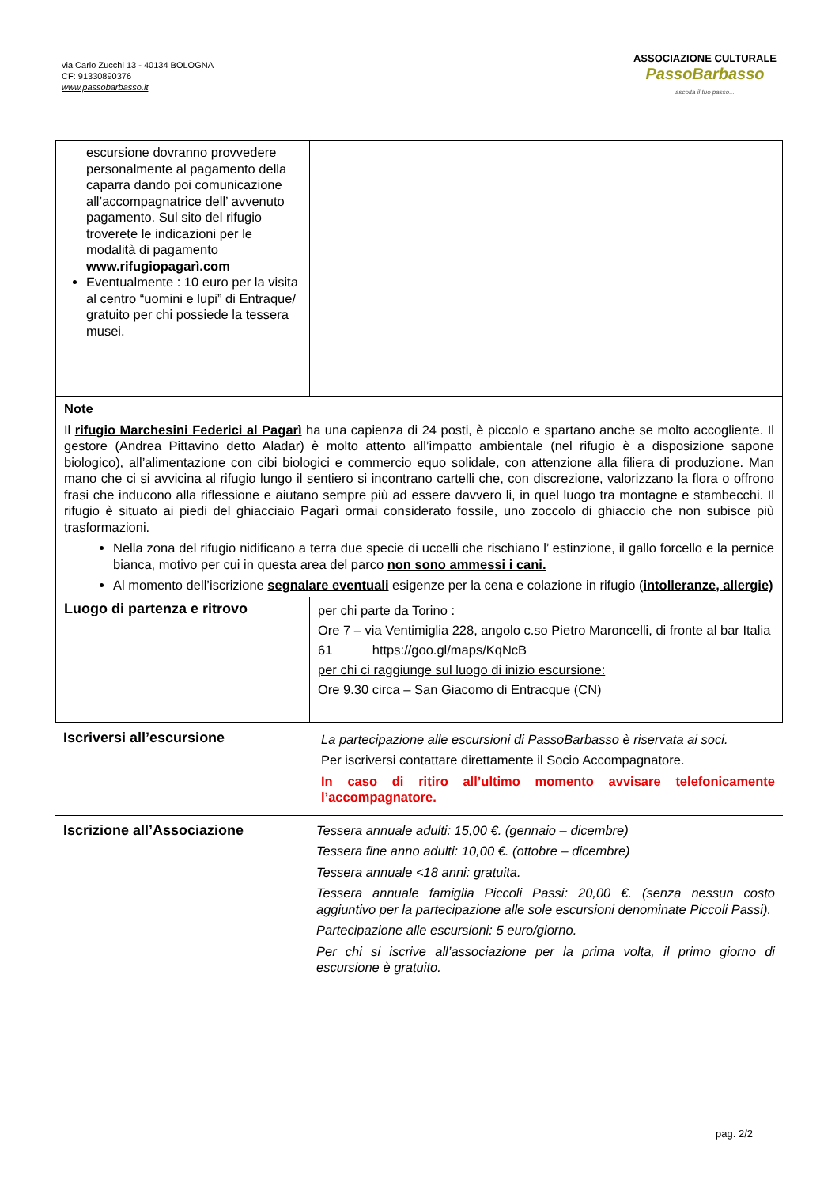via Carlo Zucchi 13 - 40134 BOLOGNA
CF: 91330890376
www.passobarbasso.it
ASSOCIAZIONE CULTURALE
PassoBarbasso
ascolta il tuo passo...
| escursione dovranno provvedere personalmente al pagamento della caparra dando poi comunicazione all’accompagnatrice dell’ avvenuto pagamento. Sul sito del rifugio troverete le indicazioni per le modalità di pagamento www.rifugiopagarì.com Eventualmente : 10 euro per la visita al centro “uomini e lupi” di Entraque/ gratuito per chi possiede la tessera musei. | |
| Note Il rifugio Marchesini Federici al Pagarì ha una capienza di 24 posti, è piccolo e spartano anche se molto accogliente. Il gestore (Andrea Pittavino detto Aladar) è molto attento all’impatto ambientale (nel rifugio è a disposizione sapone biologico), all’alimentazione con cibi biologici e commercio equo solidale, con attenzione alla filiera di produzione. Man mano che ci si avvicina al rifugio lungo il sentiero si incontrano cartelli che, con discrezione, valorizzano la flora o offrono frasi che inducono alla riflessione e aiutano sempre più ad essere davvero li, in quel luogo tra montagne e stambecchi. Il rifugio è situato ai piedi del ghiacciaio Pagarì ormai considerato fossile, uno zoccolo di ghiaccio che non subisce più trasformazioni. Nella zona del rifugio nidificano a terra due specie di uccelli che rischiano l’ estinzione, il gallo forcello e la pernice bianca, motivo per cui in questa area del parco non sono ammessi i cani. Al momento dell’iscrizione segnalare eventuali esigenze per la cena e colazione in rifugio ( intolleranze, allergie) | |
| Luogo di partenza e ritrovo | per chi parte da Torino : Ore 7 – via Ventimiglia 228, angolo c.so Pietro Maroncelli, di fronte al bar Italia 61 https://goo.gl/maps/KqNcB per chi ci raggiunge sul luogo di inizio escursione: Ore 9.30 circa – San Giacomo di Entracque (CN) |
| Iscriversi all’escursione | La partecipazione alle escursioni di PassoBarbasso è riservata ai soci. Per iscriversi contattare direttamente il Socio Accompagnatore. In caso di ritiro all’ultimo momento avvisare telefonicamente l’accompagnatore. |
| Iscrizione all’Associazione | Tessera annuale adulti: 15,00 €. (gennaio – dicembre) Tessera fine anno adulti: 10,00 €. (ottobre – dicembre) Tessera annuale <18 anni: gratuita. Tessera annuale famiglia Piccoli Passi: 20,00 €. (senza nessun costo aggiuntivo per la partecipazione alle sole escursioni denominate Piccoli Passi). Partecipazione alle escursioni: 5 euro/giorno. Per chi si iscrive all’associazione per la prima volta, il primo giorno di escursione è gratuito. |
pag. 2/2